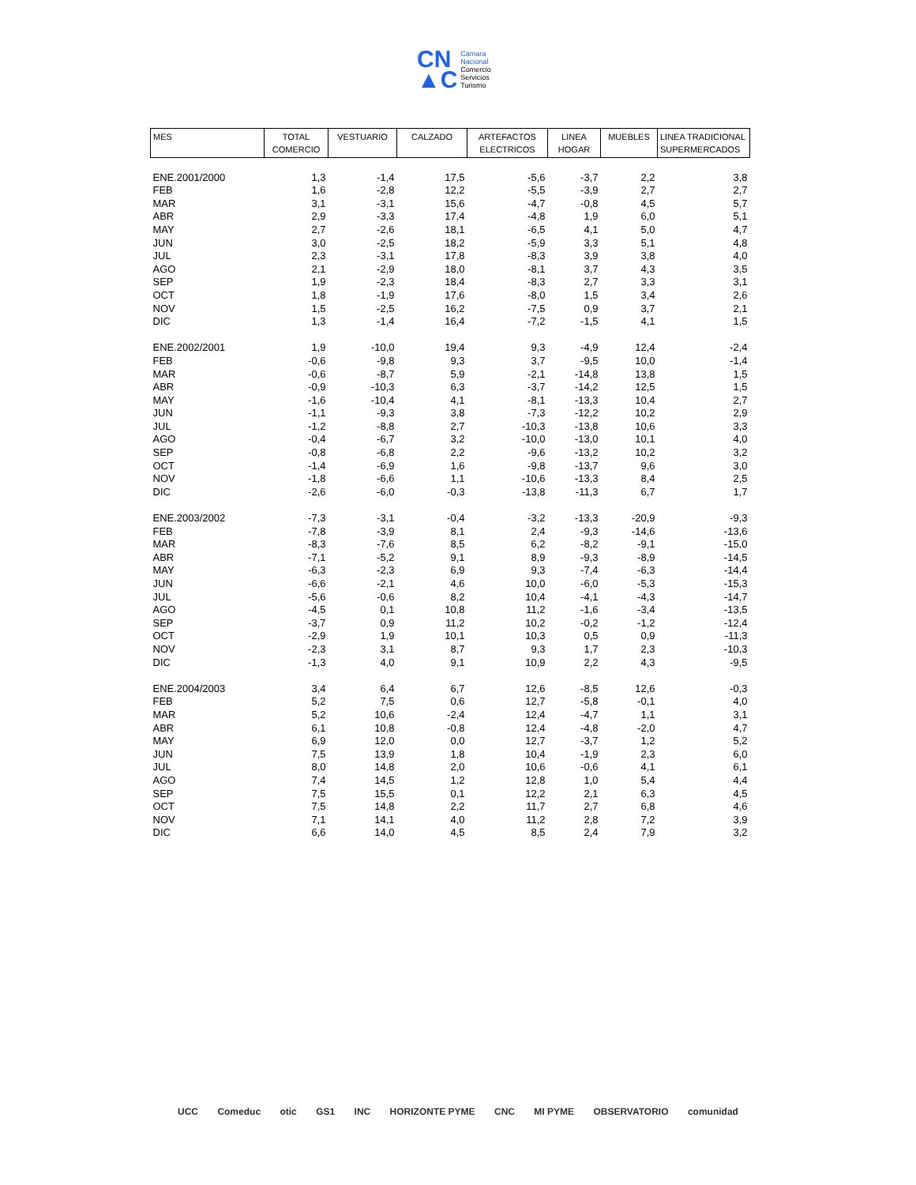CN
▲C
Cámara
Nacional
Comercio
Servicios
Turismo
| MES | TOTAL COMERCIO | VESTUARIO | CALZADO | ARTEFACTOS ELECTRICOS | LINEA HOGAR | MUEBLES | LINEA TRADICIONAL SUPERMERCADOS |
| --- | --- | --- | --- | --- | --- | --- | --- |
| ENE.2001/2000 | 1,3 | -1,4 | 17,5 | -5,6 | -3,7 | 2,2 | 3,8 |
| FEB | 1,6 | -2,8 | 12,2 | -5,5 | -3,9 | 2,7 | 2,7 |
| MAR | 3,1 | -3,1 | 15,6 | -4,7 | -0,8 | 4,5 | 5,7 |
| ABR | 2,9 | -3,3 | 17,4 | -4,8 | 1,9 | 6,0 | 5,1 |
| MAY | 2,7 | -2,6 | 18,1 | -6,5 | 4,1 | 5,0 | 4,7 |
| JUN | 3,0 | -2,5 | 18,2 | -5,9 | 3,3 | 5,1 | 4,8 |
| JUL | 2,3 | -3,1 | 17,8 | -8,3 | 3,9 | 3,8 | 4,0 |
| AGO | 2,1 | -2,9 | 18,0 | -8,1 | 3,7 | 4,3 | 3,5 |
| SEP | 1,9 | -2,3 | 18,4 | -8,3 | 2,7 | 3,3 | 3,1 |
| OCT | 1,8 | -1,9 | 17,6 | -8,0 | 1,5 | 3,4 | 2,6 |
| NOV | 1,5 | -2,5 | 16,2 | -7,5 | 0,9 | 3,7 | 2,1 |
| DIC | 1,3 | -1,4 | 16,4 | -7,2 | -1,5 | 4,1 | 1,5 |
| ENE.2002/2001 | 1,9 | -10,0 | 19,4 | 9,3 | -4,9 | 12,4 | -2,4 |
| FEB | -0,6 | -9,8 | 9,3 | 3,7 | -9,5 | 10,0 | -1,4 |
| MAR | -0,6 | -8,7 | 5,9 | -2,1 | -14,8 | 13,8 | 1,5 |
| ABR | -0,9 | -10,3 | 6,3 | -3,7 | -14,2 | 12,5 | 1,5 |
| MAY | -1,6 | -10,4 | 4,1 | -8,1 | -13,3 | 10,4 | 2,7 |
| JUN | -1,1 | -9,3 | 3,8 | -7,3 | -12,2 | 10,2 | 2,9 |
| JUL | -1,2 | -8,8 | 2,7 | -10,3 | -13,8 | 10,6 | 3,3 |
| AGO | -0,4 | -6,7 | 3,2 | -10,0 | -13,0 | 10,1 | 4,0 |
| SEP | -0,8 | -6,8 | 2,2 | -9,6 | -13,2 | 10,2 | 3,2 |
| OCT | -1,4 | -6,9 | 1,6 | -9,8 | -13,7 | 9,6 | 3,0 |
| NOV | -1,8 | -6,6 | 1,1 | -10,6 | -13,3 | 8,4 | 2,5 |
| DIC | -2,6 | -6,0 | -0,3 | -13,8 | -11,3 | 6,7 | 1,7 |
| ENE.2003/2002 | -7,3 | -3,1 | -0,4 | -3,2 | -13,3 | -20,9 | -9,3 |
| FEB | -7,8 | -3,9 | 8,1 | 2,4 | -9,3 | -14,6 | -13,6 |
| MAR | -8,3 | -7,6 | 8,5 | 6,2 | -8,2 | -9,1 | -15,0 |
| ABR | -7,1 | -5,2 | 9,1 | 8,9 | -9,3 | -8,9 | -14,5 |
| MAY | -6,3 | -2,3 | 6,9 | 9,3 | -7,4 | -6,3 | -14,4 |
| JUN | -6,6 | -2,1 | 4,6 | 10,0 | -6,0 | -5,3 | -15,3 |
| JUL | -5,6 | -0,6 | 8,2 | 10,4 | -4,1 | -4,3 | -14,7 |
| AGO | -4,5 | 0,1 | 10,8 | 11,2 | -1,6 | -3,4 | -13,5 |
| SEP | -3,7 | 0,9 | 11,2 | 10,2 | -0,2 | -1,2 | -12,4 |
| OCT | -2,9 | 1,9 | 10,1 | 10,3 | 0,5 | 0,9 | -11,3 |
| NOV | -2,3 | 3,1 | 8,7 | 9,3 | 1,7 | 2,3 | -10,3 |
| DIC | -1,3 | 4,0 | 9,1 | 10,9 | 2,2 | 4,3 | -9,5 |
| ENE.2004/2003 | 3,4 | 6,4 | 6,7 | 12,6 | -8,5 | 12,6 | -0,3 |
| FEB | 5,2 | 7,5 | 0,6 | 12,7 | -5,8 | -0,1 | 4,0 |
| MAR | 5,2 | 10,6 | -2,4 | 12,4 | -4,7 | 1,1 | 3,1 |
| ABR | 6,1 | 10,8 | -0,8 | 12,4 | -4,8 | -2,0 | 4,7 |
| MAY | 6,9 | 12,0 | 0,0 | 12,7 | -3,7 | 1,2 | 5,2 |
| JUN | 7,5 | 13,9 | 1,8 | 10,4 | -1,9 | 2,3 | 6,0 |
| JUL | 8,0 | 14,8 | 2,0 | 10,6 | -0,6 | 4,1 | 6,1 |
| AGO | 7,4 | 14,5 | 1,2 | 12,8 | 1,0 | 5,4 | 4,4 |
| SEP | 7,5 | 15,5 | 0,1 | 12,2 | 2,1 | 6,3 | 4,5 |
| OCT | 7,5 | 14,8 | 2,2 | 11,7 | 2,7 | 6,8 | 4,6 |
| NOV | 7,1 | 14,1 | 4,0 | 11,2 | 2,8 | 7,2 | 3,9 |
| DIC | 6,6 | 14,0 | 4,5 | 8,5 | 2,4 | 7,9 | 3,2 |
UCC Comeduc otic GS1 INC HORIZONTE PYME CNC MI PYME OBSERVATORIO comunidad